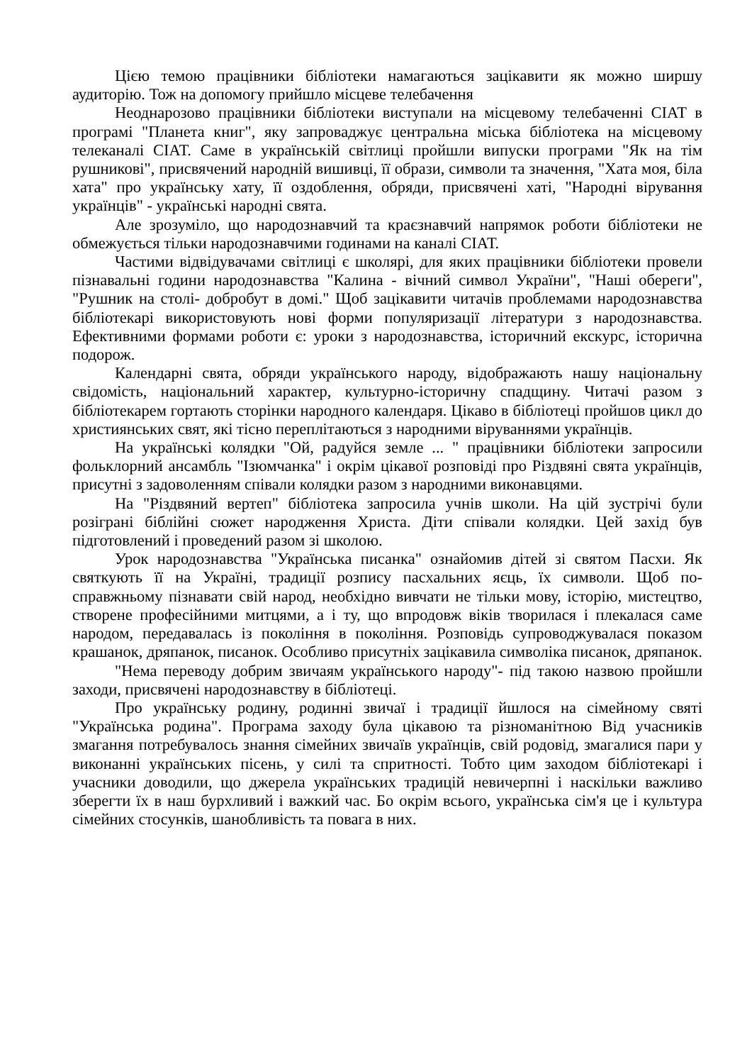Цією темою працівники бібліотеки намагаються зацікавити як можно ширшу аудиторію. Тож на допомогу прийшло місцеве телебачення
Неоднарозово працівники бібліотеки виступали на місцевому телебаченні СІАТ в програмі "Планета книг", яку запроваджує центральна міська бібліотека на місцевому телеканалі СІАТ. Саме в українській світлиці пройшли випуски програми "Як на тім рушникові", присвячений народній вишивці, її образи, символи та значення, "Хата моя, біла хата" про українську хату, її оздоблення, обряди, присвячені хаті, "Народні вірування українців" - українські народні свята.
Але зрозуміло, що народознавчий та краєзнавчий напрямок роботи бібліотеки не обмежується тільки народознавчими годинами на каналі СІАТ.
Частими відвідувачами світлиці є школярі, для яких працівники бібліотеки провели пізнавальні години народознавства "Калина - вічний символ України", "Наші обереги", "Рушник на столі- добробут в домі." Щоб зацікавити читачів проблемами народознавства бібліотекарі використовують нові форми популяризації літератури з народознавства. Ефективними формами роботи є: уроки з народознавства, історичний екскурс, історична подорож.
Календарні свята, обряди українського народу, відображають нашу національну свідомість, національний характер, культурно-історичну спадщину. Читачі разом з бібліотекарем гортають сторінки народного календаря. Цікаво в бібліотеці пройшов цикл до християнських свят, які тісно переплітаються з народними віруваннями українців.
На українські колядки "Ой, радуйся земле ... " працівники бібліотеки запросили фольклорний ансамбль "Ізюмчанка" і окрім цікавої розповіді про Різдвяні свята українців, присутні з задоволенням співали колядки разом з народними виконавцями.
На "Різдвяний вертеп" бібліотека запросила учнів школи. На цій зустрічі були розіграні біблійні сюжет народження Христа. Діти співали колядки. Цей захід був підготовлений і проведений разом зі школою.
Урок народознавства "Українська писанка" ознайомив дітей зі святом Пасхи. Як святкують її на Україні, традиції розпису пасхальних яєць, їх символи. Щоб по-справжньому пізнавати свій народ, необхідно вивчати не тільки мову, історію, мистецтво, створене професійними митцями, а і ту, що впродовж віків творилася і плекалася саме народом, передавалась із покоління в покоління. Розповідь супроводжувалася показом крашанок, дряпанок, писанок. Особливо присутніх зацікавила символіка писанок, дряпанок.
"Нема переводу добрим звичаям українського народу"- під такою назвою пройшли заходи, присвячені народознавству в бібліотеці.
Про українську родину, родинні звичаї і традиції йшлося на сімейному святі "Українська родина". Програма заходу була цікавою та різноманітною Від учасників змагання потребувалось знання сімейних звичаїв українців, свій родовід, змагалися пари у виконанні українських пісень, у силі та спритності. Тобто цим заходом бібліотекарі і учасники доводили, що джерела українських традицій невичерпні і наскільки важливо зберегти їх в наш бурхливий і важкий час. Бо окрім всього, українська сім'я це і культура сімейних стосунків, шанобливість та повага в них.